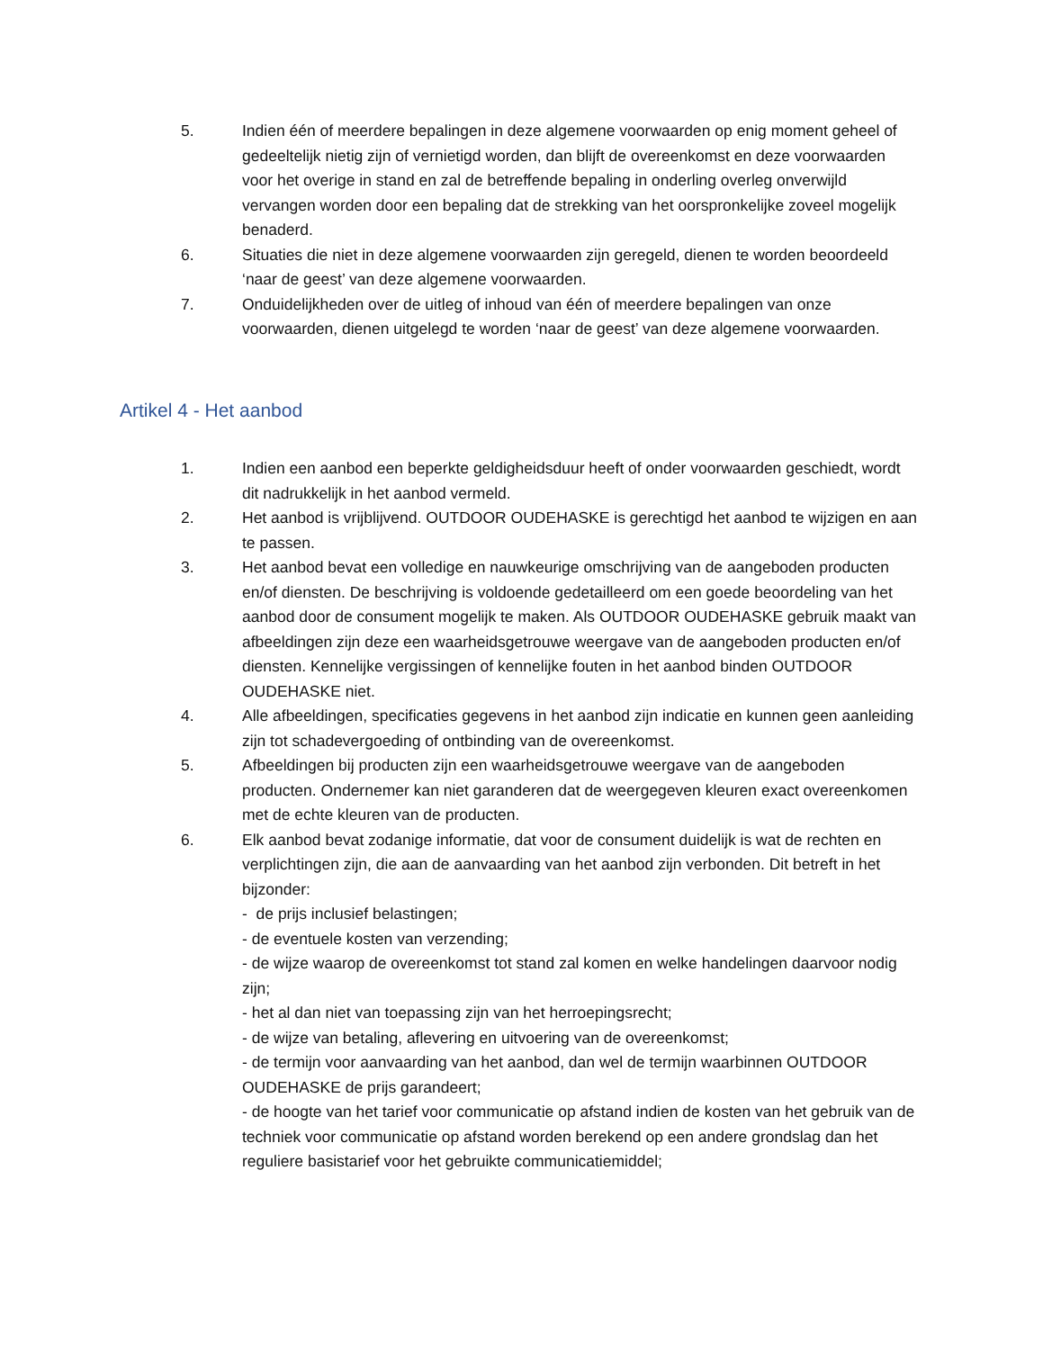5. Indien één of meerdere bepalingen in deze algemene voorwaarden op enig moment geheel of gedeeltelijk nietig zijn of vernietigd worden, dan blijft de overeenkomst en deze voorwaarden voor het overige in stand en zal de betreffende bepaling in onderling overleg onverwijld vervangen worden door een bepaling dat de strekking van het oorspronkelijke zoveel mogelijk benaderd.
6. Situaties die niet in deze algemene voorwaarden zijn geregeld, dienen te worden beoordeeld ‘naar de geest’ van deze algemene voorwaarden.
7. Onduidelijkheden over de uitleg of inhoud van één of meerdere bepalingen van onze voorwaarden, dienen uitgelegd te worden ‘naar de geest’ van deze algemene voorwaarden.
Artikel 4 - Het aanbod
1. Indien een aanbod een beperkte geldigheidsduur heeft of onder voorwaarden geschiedt, wordt dit nadrukkelijk in het aanbod vermeld.
2. Het aanbod is vrijblijvend. OUTDOOR OUDEHASKE is gerechtigd het aanbod te wijzigen en aan te passen.
3. Het aanbod bevat een volledige en nauwkeurige omschrijving van de aangeboden producten en/of diensten. De beschrijving is voldoende gedetailleerd om een goede beoordeling van het aanbod door de consument mogelijk te maken. Als OUTDOOR OUDEHASKE gebruik maakt van afbeeldingen zijn deze een waarheidsgetrouwe weergave van de aangeboden producten en/of diensten. Kennelijke vergissingen of kennelijke fouten in het aanbod binden OUTDOOR OUDEHASKE niet.
4. Alle afbeeldingen, specificaties gegevens in het aanbod zijn indicatie en kunnen geen aanleiding zijn tot schadevergoeding of ontbinding van de overeenkomst.
5. Afbeeldingen bij producten zijn een waarheidsgetrouwe weergave van de aangeboden producten. Ondernemer kan niet garanderen dat de weergegeven kleuren exact overeenkomen met de echte kleuren van de producten.
6. Elk aanbod bevat zodanige informatie, dat voor de consument duidelijk is wat de rechten en verplichtingen zijn, die aan de aanvaarding van het aanbod zijn verbonden. Dit betreft in het bijzonder:
- de prijs inclusief belastingen;
- de eventuele kosten van verzending;
- de wijze waarop de overeenkomst tot stand zal komen en welke handelingen daarvoor nodig zijn;
- het al dan niet van toepassing zijn van het herroepingsrecht;
- de wijze van betaling, aflevering en uitvoering van de overeenkomst;
- de termijn voor aanvaarding van het aanbod, dan wel de termijn waarbinnen OUTDOOR OUDEHASKE de prijs garandeert;
- de hoogte van het tarief voor communicatie op afstand indien de kosten van het gebruik van de techniek voor communicatie op afstand worden berekend op een andere grondslag dan het reguliere basistarief voor het gebruikte communicatiemiddel;